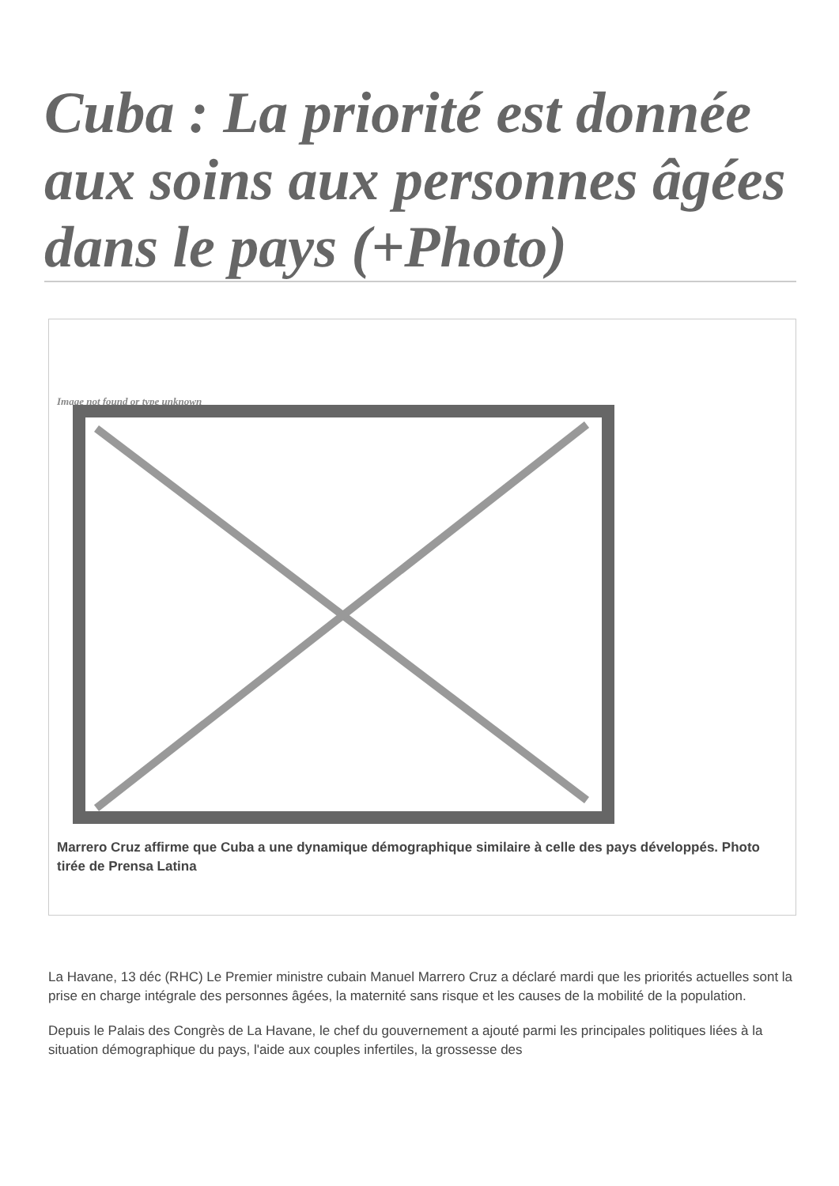Cuba : La priorité est donnée aux soins aux personnes âgées dans le pays (+Photo)
Image not found or type unknown
Marrero Cruz affirme que Cuba a une dynamique démographique similaire à celle des pays développés. Photo tirée de Prensa Latina
La Havane, 13 déc (RHC) Le Premier ministre cubain Manuel Marrero Cruz a déclaré mardi que les priorités actuelles sont la prise en charge intégrale des personnes âgées, la maternité sans risque et les causes de la mobilité de la population.
Depuis le Palais des Congrès de La Havane, le chef du gouvernement a ajouté parmi les principales politiques liées à la situation démographique du pays, l'aide aux couples infertiles, la grossesse des